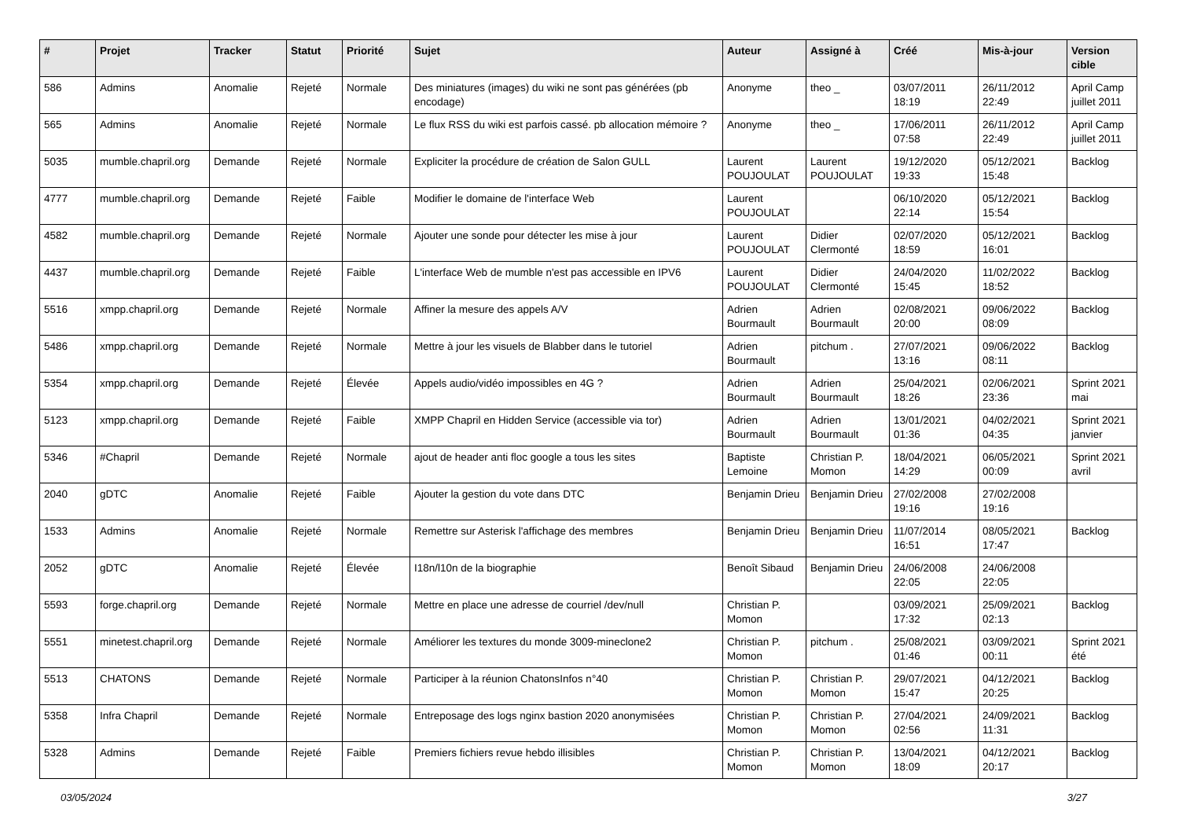| # | Projet | Tracker | Statut | Priorité | Sujet | Auteur | Assigné à | Créé | Mis-à-jour | Version cible |
| --- | --- | --- | --- | --- | --- | --- | --- | --- | --- | --- |
| 586 | Admins | Anomalie | Rejeté | Normale | Des miniatures (images) du wiki ne sont pas générées (pb encodage) | Anonyme | theo _ | 03/07/2011 18:19 | 26/11/2012 22:49 | April Camp juillet 2011 |
| 565 | Admins | Anomalie | Rejeté | Normale | Le flux RSS du wiki est parfois cassé. pb allocation mémoire ? | Anonyme | theo _ | 17/06/2011 07:58 | 26/11/2012 22:49 | April Camp juillet 2011 |
| 5035 | mumble.chapril.org | Demande | Rejeté | Normale | Expliciter la procédure de création de Salon GULL | Laurent POUJOULAT | Laurent POUJOULAT | 19/12/2020 19:33 | 05/12/2021 15:48 | Backlog |
| 4777 | mumble.chapril.org | Demande | Rejeté | Faible | Modifier le domaine de l'interface Web | Laurent POUJOULAT | | 06/10/2020 22:14 | 05/12/2021 15:54 | Backlog |
| 4582 | mumble.chapril.org | Demande | Rejeté | Normale | Ajouter une sonde pour détecter les mise à jour | Laurent POUJOULAT | Didier Clermonté | 02/07/2020 18:59 | 05/12/2021 16:01 | Backlog |
| 4437 | mumble.chapril.org | Demande | Rejeté | Faible | L'interface Web de mumble n'est pas accessible en IPV6 | Laurent POUJOULAT | Didier Clermonté | 24/04/2020 15:45 | 11/02/2022 18:52 | Backlog |
| 5516 | xmpp.chapril.org | Demande | Rejeté | Normale | Affiner la mesure des appels A/V | Adrien Bourmault | Adrien Bourmault | 02/08/2021 20:00 | 09/06/2022 08:09 | Backlog |
| 5486 | xmpp.chapril.org | Demande | Rejeté | Normale | Mettre à jour les visuels de Blabber dans le tutoriel | Adrien Bourmault | pitchum . | 27/07/2021 13:16 | 09/06/2022 08:11 | Backlog |
| 5354 | xmpp.chapril.org | Demande | Rejeté | Élevée | Appels audio/vidéo impossibles en 4G ? | Adrien Bourmault | Adrien Bourmault | 25/04/2021 18:26 | 02/06/2021 23:36 | Sprint 2021 mai |
| 5123 | xmpp.chapril.org | Demande | Rejeté | Faible | XMPP Chapril en Hidden Service (accessible via tor) | Adrien Bourmault | Adrien Bourmault | 13/01/2021 01:36 | 04/02/2021 04:35 | Sprint 2021 janvier |
| 5346 | #Chapril | Demande | Rejeté | Normale | ajout de header anti floc google a tous les sites | Baptiste Lemoine | Christian P. Momon | 18/04/2021 14:29 | 06/05/2021 00:09 | Sprint 2021 avril |
| 2040 | gDTC | Anomalie | Rejeté | Faible | Ajouter la gestion du vote dans DTC | Benjamin Drieu | Benjamin Drieu | 27/02/2008 19:16 | 27/02/2008 19:16 | |
| 1533 | Admins | Anomalie | Rejeté | Normale | Remettre sur Asterisk l'affichage des membres | Benjamin Drieu | Benjamin Drieu | 11/07/2014 16:51 | 08/05/2021 17:47 | Backlog |
| 2052 | gDTC | Anomalie | Rejeté | Élevée | I18n/l10n de la biographie | Benoît Sibaud | Benjamin Drieu | 24/06/2008 22:05 | 24/06/2008 22:05 | |
| 5593 | forge.chapril.org | Demande | Rejeté | Normale | Mettre en place une adresse de courriel /dev/null | Christian P. Momon | | 03/09/2021 17:32 | 25/09/2021 02:13 | Backlog |
| 5551 | minetest.chapril.org | Demande | Rejeté | Normale | Améliorer les textures du monde 3009-mineclone2 | Christian P. Momon | pitchum . | 25/08/2021 01:46 | 03/09/2021 00:11 | Sprint 2021 été |
| 5513 | CHATONS | Demande | Rejeté | Normale | Participer à la réunion ChatonsInfos n°40 | Christian P. Momon | Christian P. Momon | 29/07/2021 15:47 | 04/12/2021 20:25 | Backlog |
| 5358 | Infra Chapril | Demande | Rejeté | Normale | Entreposage des logs nginx bastion 2020 anonymisées | Christian P. Momon | Christian P. Momon | 27/04/2021 02:56 | 24/09/2021 11:31 | Backlog |
| 5328 | Admins | Demande | Rejeté | Faible | Premiers fichiers revue hebdo illisibles | Christian P. Momon | Christian P. Momon | 13/04/2021 18:09 | 04/12/2021 20:17 | Backlog |
03/05/2024 3/27